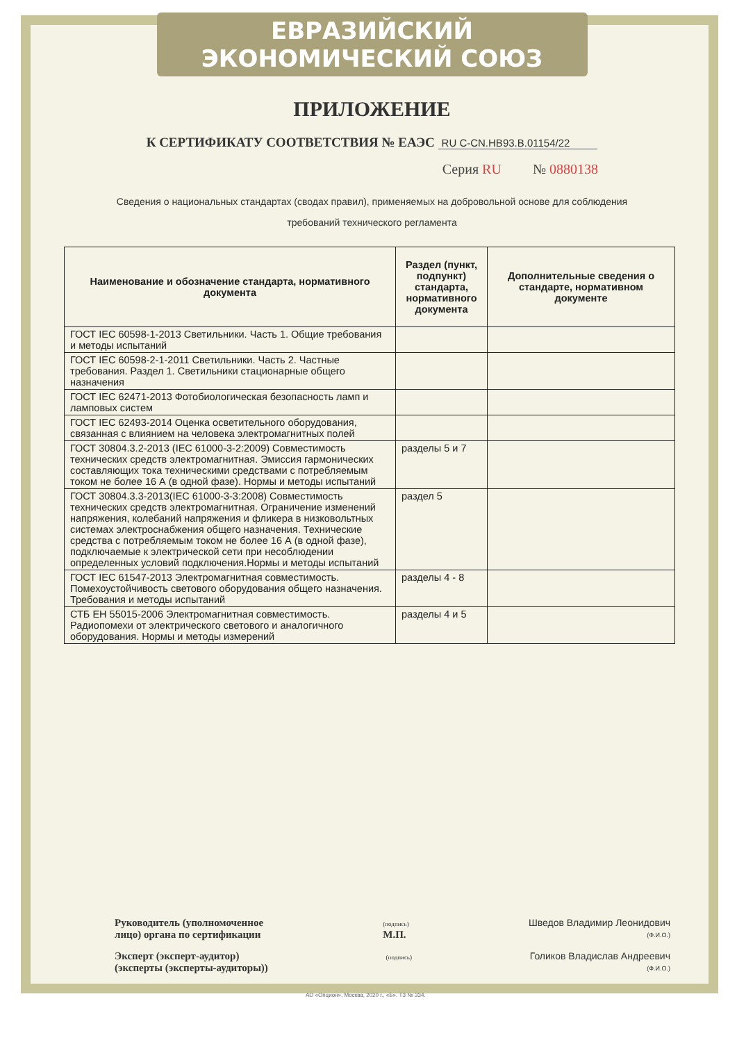ЕВРАЗИЙСКИЙ ЭКОНОМИЧЕСКИЙ СОЮЗ
ПРИЛОЖЕНИЕ
К СЕРТИФИКАТУ СООТВЕТСТВИЯ № ЕАЭС RU C-CN.НВ93.В.01154/22
Серия RU № 0880138
Сведения о национальных стандартах (сводах правил), применяемых на добровольной основе для соблюдения
требований технического регламента
| Наименование и обозначение стандарта, нормативного документа | Раздел (пункт, подпункт) стандарта, нормативного документа | Дополнительные сведения о стандарте, нормативном документе |
| --- | --- | --- |
| ГОСТ IEC 60598-1-2013 Светильники. Часть 1. Общие требования и методы испытаний | | |
| ГОСТ IEC 60598-2-1-2011 Светильники. Часть 2. Частные требования. Раздел 1. Светильники стационарные общего назначения | | |
| ГОСТ IEC 62471-2013 Фотобиологическая безопасность ламп и ламповых систем | | |
| ГОСТ IEC 62493-2014 Оценка осветительного оборудования, связанная с влиянием на человека электромагнитных полей | | |
| ГОСТ 30804.3.2-2013 (IEC 61000-3-2:2009) Совместимость технических средств электромагнитная. Эмиссия гармонических составляющих тока техническими средствами с потребляемым током не более 16 А (в одной фазе). Нормы и методы испытаний | разделы 5 и 7 | |
| ГОСТ 30804.3.3-2013(IEC 61000-3-3:2008) Совместимость технических средств электромагнитная. Ограничение изменений напряжения, колебаний напряжения и фликера в низковольтных системах электроснабжения общего назначения. Технические средства с потребляемым током не более 16 А (в одной фазе), подключаемые к электрической сети при несоблюдении определенных условий подключения.Нормы и методы испытаний | раздел 5 | |
| ГОСТ IEC 61547-2013 Электромагнитная совместимость. Помехоустойчивость светового оборудования общего назначения. Требования и методы испытаний | разделы 4 - 8 | |
| СТБ ЕН 55015-2006 Электромагнитная совместимость. Радиопомехи от электрического светового и аналогичного оборудования. Нормы и методы измерений | разделы 4 и 5 | |
Руководитель (уполномоченное
лицо) органа по сертификации
(подпись)
М.П.
Шведов Владимир Леонидович
(Ф.И.О.)
Эксперт (эксперт-аудитор)
(эксперты (эксперты-аудиторы))
(подпись)
Голиков Владислав Андреевич
(Ф.И.О.)
АО «Опцион», Москва, 2020 г., «Б». ТЗ № 334.